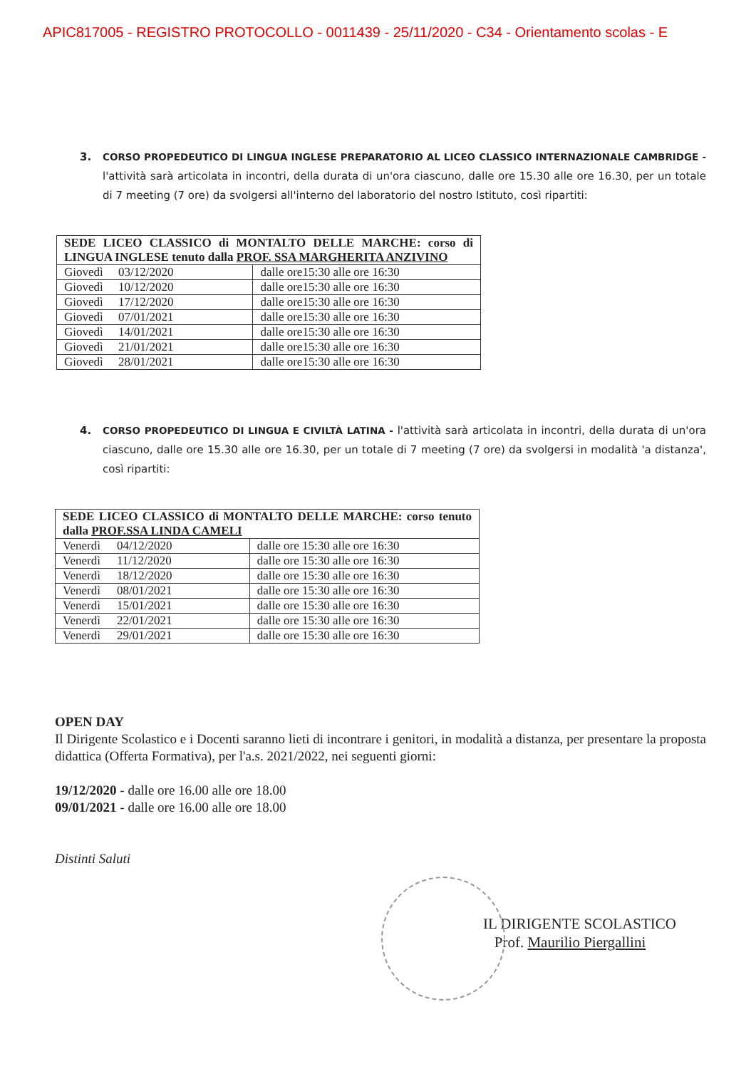APIC817005 - REGISTRO PROTOCOLLO - 0011439 - 25/11/2020 - C34 - Orientamento scolas - E
3. CORSO PROPEDEUTICO DI LINGUA INGLESE PREPARATORIO AL LICEO CLASSICO INTERNAZIONALE CAMBRIDGE - l'attività sarà articolata in incontri, della durata di un'ora ciascuno, dalle ore 15.30 alle ore 16.30, per un totale di 7 meeting (7 ore) da svolgersi all'interno del laboratorio del nostro Istituto, così ripartiti:
| SEDE LICEO CLASSICO di MONTALTO DELLE MARCHE: corso di LINGUA INGLESE tenuto dalla PROF. SSA MARGHERITA ANZIVINO | |
| Giovedì 03/12/2020 | dalle ore15:30 alle ore 16:30 |
| Giovedì 10/12/2020 | dalle ore15:30 alle ore 16:30 |
| Giovedì 17/12/2020 | dalle ore15:30 alle ore 16:30 |
| Giovedì 07/01/2021 | dalle ore15:30 alle ore 16:30 |
| Giovedì 14/01/2021 | dalle ore15:30 alle ore 16:30 |
| Giovedì 21/01/2021 | dalle ore15:30 alle ore 16:30 |
| Giovedì 28/01/2021 | dalle ore15:30 alle ore 16:30 |
4. CORSO PROPEDEUTICO DI LINGUA E CIVILTÀ LATINA - l'attività sarà articolata in incontri, della durata di un'ora ciascuno, dalle ore 15.30 alle ore 16.30, per un totale di 7 meeting (7 ore) da svolgersi in modalità 'a distanza', così ripartiti:
| SEDE LICEO CLASSICO di MONTALTO DELLE MARCHE: corso tenuto dalla PROF.SSA LINDA CAMELI | |
| Venerdì 04/12/2020 | dalle ore 15:30 alle ore 16:30 |
| Venerdì 11/12/2020 | dalle ore 15:30 alle ore 16:30 |
| Venerdì 18/12/2020 | dalle ore 15:30 alle ore 16:30 |
| Venerdì 08/01/2021 | dalle ore 15:30 alle ore 16:30 |
| Venerdì 15/01/2021 | dalle ore 15:30 alle ore 16:30 |
| Venerdì 22/01/2021 | dalle ore 15:30 alle ore 16:30 |
| Venerdì 29/01/2021 | dalle ore 15:30 alle ore 16:30 |
OPEN DAY
Il Dirigente Scolastico e i Docenti saranno lieti di incontrare i genitori, in modalità a distanza, per presentare la proposta didattica (Offerta Formativa), per l'a.s. 2021/2022, nei seguenti giorni:
19/12/2020 - dalle ore 16.00 alle ore 18.00
09/01/2021 - dalle ore 16.00 alle ore 18.00
Distinti Saluti
IL DIRIGENTE SCOLASTICO
Prof. Maurilio Piergallini